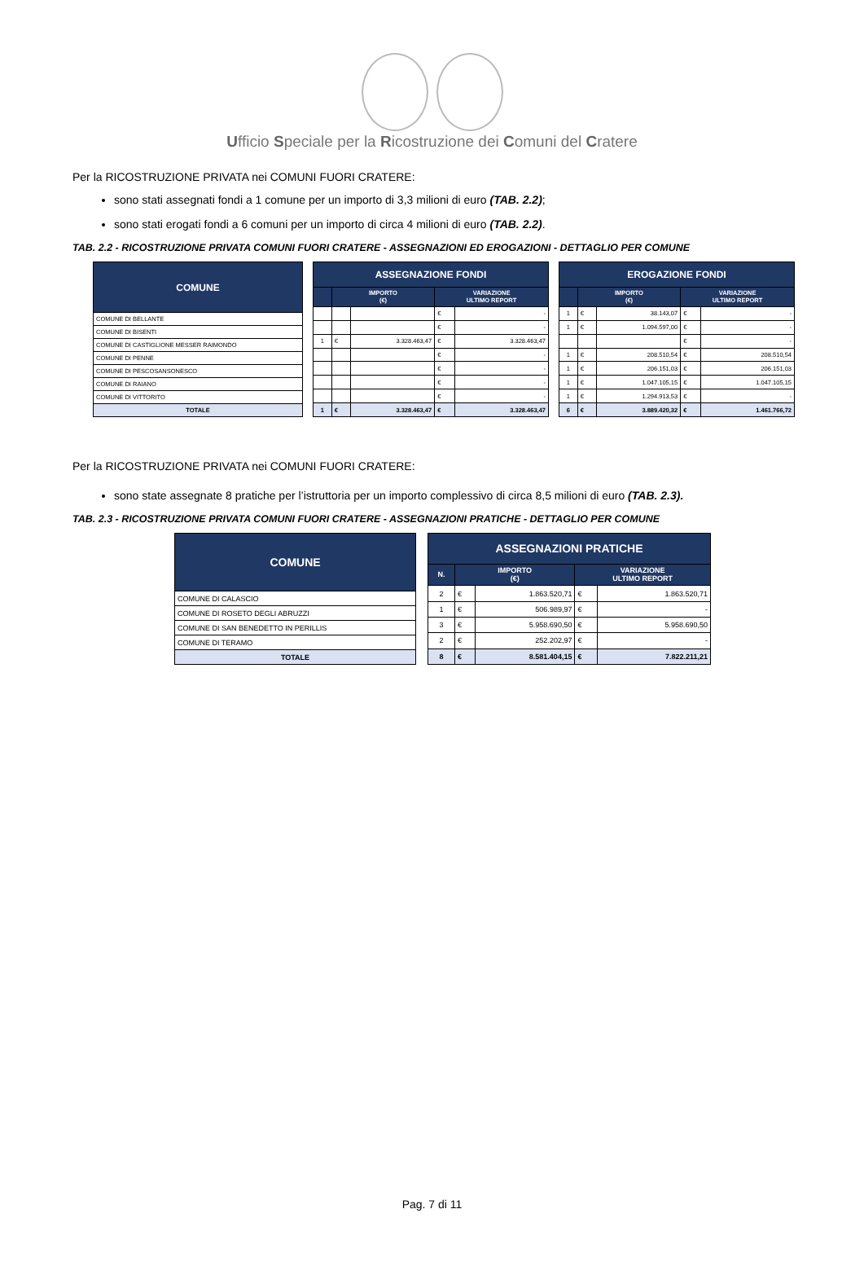Ufficio Speciale per la Ricostruzione dei Comuni del Cratere
Per la RICOSTRUZIONE PRIVATA nei COMUNI FUORI CRATERE:
sono stati assegnati fondi a 1 comune per un importo di 3,3 milioni di euro (TAB. 2.2);
sono stati erogati fondi a 6 comuni per un importo di circa 4 milioni di euro (TAB. 2.2).
TAB. 2.2 - RICOSTRUZIONE PRIVATA COMUNI FUORI CRATERE - ASSEGNAZIONI ED EROGAZIONI - DETTAGLIO PER COMUNE
| COMUNE |
| --- |
| COMUNE DI BELLANTE |
| COMUNE DI BISENTI |
| COMUNE DI CASTIGLIONE MESSER RAIMONDO |
| COMUNE DI PENNE |
| COMUNE DI PESCOSANSONESCO |
| COMUNE DI RAIANO |
| COMUNE DI VITTORITO |
| TOTALE |
| ASSEGNAZIONE FONDI | | | | |
| --- | --- | --- | --- | --- |
| | IMPORTO (€) | | VARIAZIONE ULTIMO REPORT | |
| | | | € | - |
| | | | € | - |
| 1 | € | 3.328.463,47 | € | 3.328.463,47 |
| | | | € | - |
| | | | € | - |
| | | | € | - |
| | | | € | - |
| 1 | € | 3.328.463,47 | € | 3.328.463,47 |
| EROGAZIONE FONDI | | | | |
| --- | --- | --- | --- | --- |
| | IMPORTO (€) | | VARIAZIONE ULTIMO REPORT | |
| 1 | € | 38.143,07 | € | - |
| 1 | € | 1.094.597,00 | € | - |
| | | | € | - |
| 1 | € | 208.510,54 | € | 208.510,54 |
| 1 | € | 206.151,03 | € | 206.151,03 |
| 1 | € | 1.047.105,15 | € | 1.047.105,15 |
| 1 | € | 1.294.913,53 | € | - |
| 6 | € | 3.889.420,32 | € | 1.461.766,72 |
Per la RICOSTRUZIONE PRIVATA nei COMUNI FUORI CRATERE:
sono state assegnate 8 pratiche per l’istruttoria per un importo complessivo di circa 8,5 milioni di euro (TAB. 2.3).
TAB. 2.3 - RICOSTRUZIONE PRIVATA COMUNI FUORI CRATERE - ASSEGNAZIONI PRATICHE - DETTAGLIO PER COMUNE
| COMUNE |
| --- |
| COMUNE DI CALASCIO |
| COMUNE DI ROSETO DEGLI ABRUZZI |
| COMUNE DI SAN BENEDETTO IN PERILLIS |
| COMUNE DI TERAMO |
| TOTALE |
| ASSEGNAZIONI PRATICHE | | | | |
| --- | --- | --- | --- | --- |
| N. | IMPORTO (€) | | VARIAZIONE ULTIMO REPORT | |
| 2 | € | 1.863.520,71 | € | 1.863.520,71 |
| 1 | € | 506.989,97 | € | - |
| 3 | € | 5.958.690,50 | € | 5.958.690,50 |
| 2 | € | 252.202,97 | € | - |
| 8 | € | 8.581.404,15 | € | 7.822.211,21 |
Pag. 7 di 11